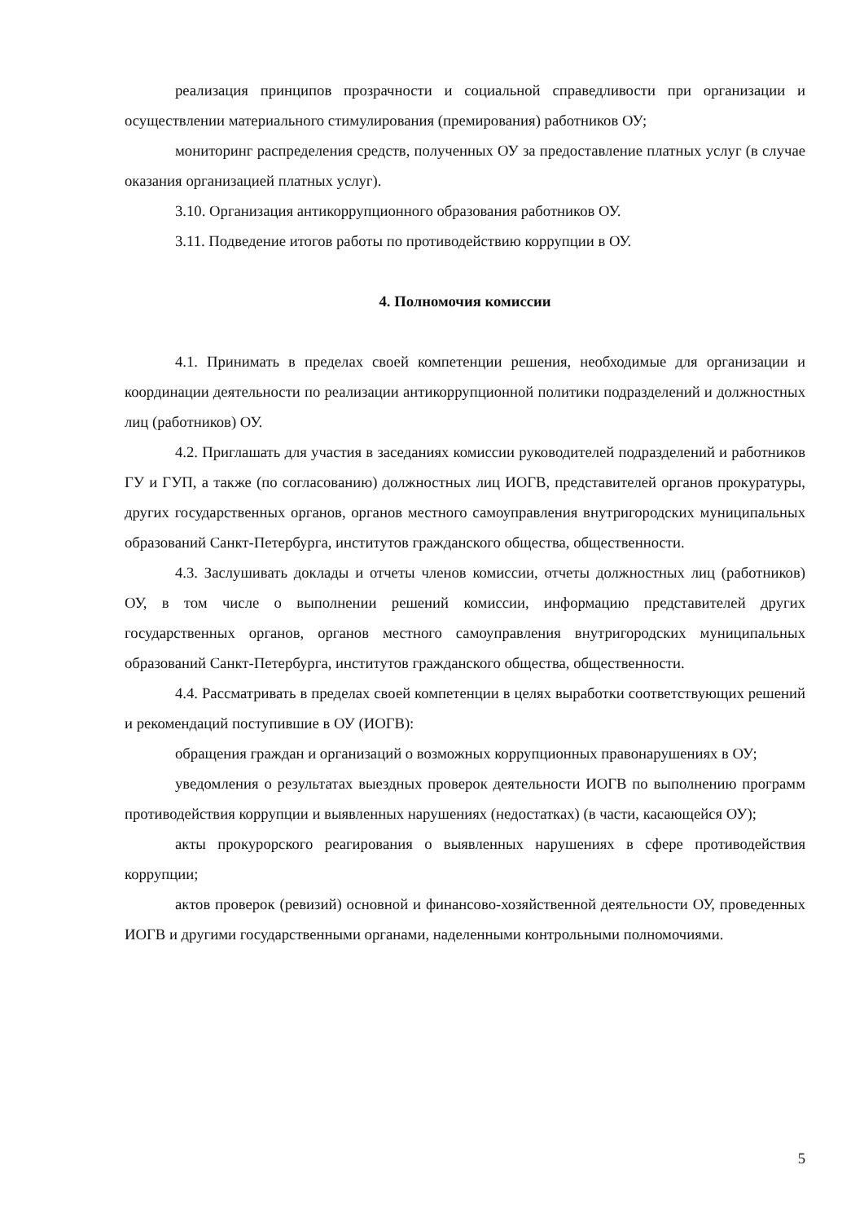реализация принципов прозрачности и социальной справедливости при организации и осуществлении материального стимулирования (премирования) работников ОУ;
мониторинг распределения средств, полученных ОУ за предоставление платных услуг (в случае оказания организацией платных услуг).
3.10. Организация антикоррупционного образования работников ОУ.
3.11. Подведение итогов работы по противодействию коррупции в ОУ.
4. Полномочия комиссии
4.1. Принимать в пределах своей компетенции решения, необходимые для организации и координации деятельности по реализации антикоррупционной политики подразделений и должностных лиц (работников) ОУ.
4.2. Приглашать для участия в заседаниях комиссии руководителей подразделений и работников ГУ и ГУП, а также (по согласованию) должностных лиц ИОГВ, представителей органов прокуратуры, других государственных органов, органов местного самоуправления внутригородских муниципальных образований Санкт-Петербурга, институтов гражданского общества, общественности.
4.3. Заслушивать доклады и отчеты членов комиссии, отчеты должностных лиц (работников) ОУ, в том числе о выполнении решений комиссии, информацию представителей других государственных органов, органов местного самоуправления внутригородских муниципальных образований Санкт-Петербурга, институтов гражданского общества, общественности.
4.4. Рассматривать в пределах своей компетенции в целях выработки соответствующих решений и рекомендаций поступившие в ОУ (ИОГВ):
обращения граждан и организаций о возможных коррупционных правонарушениях в ОУ;
уведомления о результатах выездных проверок деятельности ИОГВ по выполнению программ противодействия коррупции и выявленных нарушениях (недостатках) (в части, касающейся ОУ);
акты прокурорского реагирования о выявленных нарушениях в сфере противодействия коррупции;
актов проверок (ревизий) основной и финансово-хозяйственной деятельности ОУ, проведенных ИОГВ и другими государственными органами, наделенными контрольными полномочиями.
5